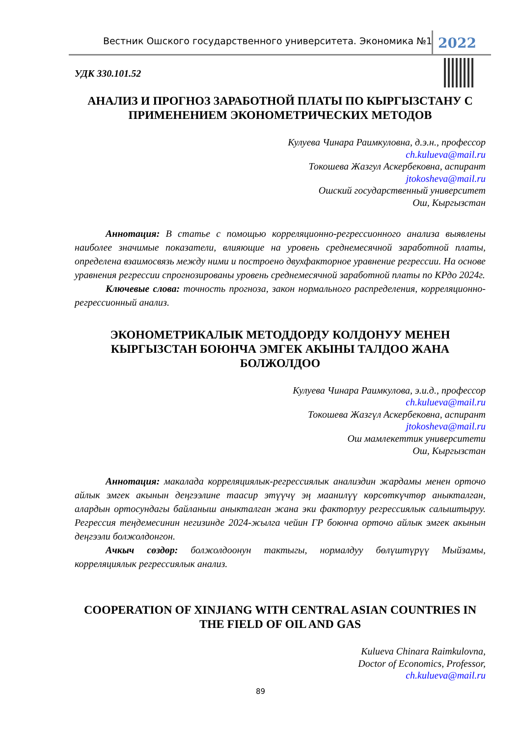Вестник Ошского государственного университета. Экономика №1 2022
УДК 330.101.52
АНАЛИЗ И ПРОГНОЗ ЗАРАБОТНОЙ ПЛАТЫ ПО КЫРГЫЗСТАНУ С ПРИМЕНЕНИЕМ ЭКОНОМЕТРИЧЕСКИХ МЕТОДОВ
Кулуева Чинара Раимкуловна, д.э.н., профессор
ch.kulueva@mail.ru
Токошева Жазгул Аскербековна, аспирант
jtokosheva@mail.ru
Ошский государственный университет
Ош, Кыргызстан
Аннотация: В статье с помощью корреляционно-регрессионного анализа выявлены наиболее значимые показатели, влияющие на уровень среднемесячной заработной платы, определена взаимосвязь между ними и построено двухфакторное уравнение регрессии. На основе уравнения регрессии спрогнозированы уровень среднемесячной заработной платы по КРдо 2024г.
Ключевые слова: точность прогноза, закон нормального распределения, корреляционно-регрессионный анализ.
ЭКОНОМЕТРИКАЛЫК МЕТОДДОРДУ КОЛДОНУУ МЕНЕН КЫРГЫЗСТАН БОЮНЧА ЭМГЕК АКЫНЫ ТАЛДОО ЖАНА БОЛЖОЛДОО
Кулуева Чинара Раимкулова, э.и.д., профессор
ch.kulueva@mail.ru
Токошева Жазгүл Аскербековна, аспирант
jtokosheva@mail.ru
Ош мамлекеттик университети
Ош, Кыргызстан
Аннотация: макалада корреляциялык-регрессиялык анализдин жардамы менен орточо айлык эмгек акынын деңгээлине таасир этүүчү эң маанилүү көрсөткүчтөр аныкталган, алардын ортосундагы байланыш аныкталган жана эки факторлуу регрессиялык салыштыруу. Регрессия теңдемесинин негизинде 2024-жылга чейин ГР боюнча орточо айлык эмгек акынын деңгээли болжолдонгон.
Ачкыч сөздөр: болжолдоонун тактыгы, нормалдуу бөлүштүрүү Мыйзамы, корреляциялык регрессиялык анализ.
COOPERATION OF XINJIANG WITH CENTRAL ASIAN COUNTRIES IN THE FIELD OF OIL AND GAS
Kulueva Chinara Raimkulovna,
Doctor of Economics, Professor,
ch.kulueva@mail.ru
89